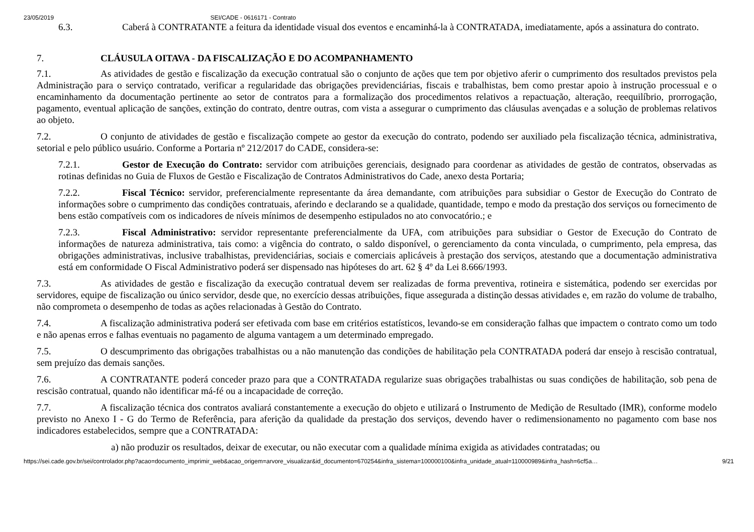23/05/2019 SEI/CADE - 0616171 - Contrato
6.3. Caberá à CONTRATANTE a feitura da identidade visual dos eventos e encaminhá-la à CONTRATADA, imediatamente, após a assinatura do contrato.
7. CLÁUSULA OITAVA - DA FISCALIZAÇÃO E DO ACOMPANHAMENTO
7.1. As atividades de gestão e fiscalização da execução contratual são o conjunto de ações que tem por objetivo aferir o cumprimento dos resultados previstos pela Administração para o serviço contratado, verificar a regularidade das obrigações previdenciárias, fiscais e trabalhistas, bem como prestar apoio à instrução processual e o encaminhamento da documentação pertinente ao setor de contratos para a formalização dos procedimentos relativos a repactuação, alteração, reequilíbrio, prorrogação, pagamento, eventual aplicação de sanções, extinção do contrato, dentre outras, com vista a assegurar o cumprimento das cláusulas avençadas e a solução de problemas relativos ao objeto.
7.2. O conjunto de atividades de gestão e fiscalização compete ao gestor da execução do contrato, podendo ser auxiliado pela fiscalização técnica, administrativa, setorial e pelo público usuário. Conforme a Portaria nº 212/2017 do CADE, considera-se:
7.2.1. Gestor de Execução do Contrato: servidor com atribuições gerenciais, designado para coordenar as atividades de gestão de contratos, observadas as rotinas definidas no Guia de Fluxos de Gestão e Fiscalização de Contratos Administrativos do Cade, anexo desta Portaria;
7.2.2. Fiscal Técnico: servidor, preferencialmente representante da área demandante, com atribuições para subsidiar o Gestor de Execução do Contrato de informações sobre o cumprimento das condições contratuais, aferindo e declarando se a qualidade, quantidade, tempo e modo da prestação dos serviços ou fornecimento de bens estão compatíveis com os indicadores de níveis mínimos de desempenho estipulados no ato convocatório.; e
7.2.3. Fiscal Administrativo: servidor representante preferencialmente da UFA, com atribuições para subsidiar o Gestor de Execução do Contrato de informações de natureza administrativa, tais como: a vigência do contrato, o saldo disponível, o gerenciamento da conta vinculada, o cumprimento, pela empresa, das obrigações administrativas, inclusive trabalhistas, previdenciárias, sociais e comerciais aplicáveis à prestação dos serviços, atestando que a documentação administrativa está em conformidade O Fiscal Administrativo poderá ser dispensado nas hipóteses do art. 62 § 4º da Lei 8.666/1993.
7.3. As atividades de gestão e fiscalização da execução contratual devem ser realizadas de forma preventiva, rotineira e sistemática, podendo ser exercidas por servidores, equipe de fiscalização ou único servidor, desde que, no exercício dessas atribuições, fique assegurada a distinção dessas atividades e, em razão do volume de trabalho, não comprometa o desempenho de todas as ações relacionadas à Gestão do Contrato.
7.4. A fiscalização administrativa poderá ser efetivada com base em critérios estatísticos, levando-se em consideração falhas que impactem o contrato como um todo e não apenas erros e falhas eventuais no pagamento de alguma vantagem a um determinado empregado.
7.5. O descumprimento das obrigações trabalhistas ou a não manutenção das condições de habilitação pela CONTRATADA poderá dar ensejo à rescisão contratual, sem prejuízo das demais sanções.
7.6. A CONTRATANTE poderá conceder prazo para que a CONTRATADA regularize suas obrigações trabalhistas ou suas condições de habilitação, sob pena de rescisão contratual, quando não identificar má-fé ou a incapacidade de correção.
7.7. A fiscalização técnica dos contratos avaliará constantemente a execução do objeto e utilizará o Instrumento de Medição de Resultado (IMR), conforme modelo previsto no Anexo I - G do Termo de Referência, para aferição da qualidade da prestação dos serviços, devendo haver o redimensionamento no pagamento com base nos indicadores estabelecidos, sempre que a CONTRATADA:
a) não produzir os resultados, deixar de executar, ou não executar com a qualidade mínima exigida as atividades contratadas; ou
https://sei.cade.gov.br/sei/controlador.php?acao=documento_imprimir_web&acao_origem=arvore_visualizar&id_documento=670254&infra_sistema=100000100&infra_unidade_atual=110000989&infra_hash=6cf5a… 9/21